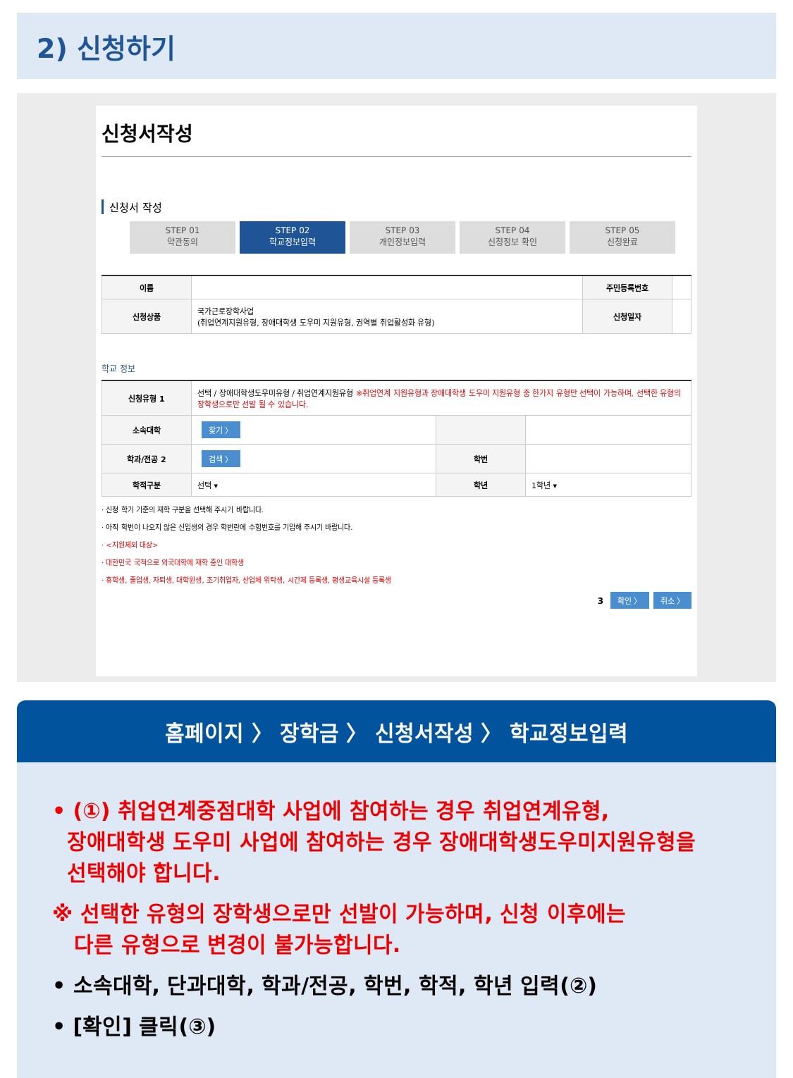2) 신청하기
신청서작성
신청서 작성
STEP 01
약관동의
STEP 02
학교정보입력
STEP 03
개인정보입력
STEP 04
신청정보 확인
STEP 05
신청완료
| 이름 | | 주민등록번호 | |
| 신청상품 | 국가근로장학사업 (취업연계지원유형, 장애대학생 도우미 지원유형, 권역별 취업활성화 유형) | 신청일자 | |
학교 정보
| 신청유형 1 | 선택 / 장애대학생도우미유형 / 취업연계지원유형 ※취업연계 지원유형과 장애대학생 도우미 지원유형 중 한가지 유형만 선택이 가능하며, 선택한 유형의 장학생으로만 선발 될 수 있습니다. | | |
| 소속대학 | 찾기 〉 | | |
| 학과/전공 2 | 검색 〉 | 학번 | |
| 학적구분 | 선택 ▾ | 학년 | 1학년 ▾ |
· 신청 학기 기준의 재학 구분을 선택해 주시기 바랍니다.
· 아직 학번이 나오지 않은 신입생의 경우 학번란에 수험번호를 기입해 주시기 바랍니다.
· <지원제외 대상>
· 대한민국 국적으로 외국대학에 재학 중인 대학생
· 휴학생, 졸업생, 자퇴생, 대학원생, 조기취업자, 산업체 위탁생, 시간제 등록생, 평생교육시설 등록생
3 확인 〉 취소 〉
홈페이지 〉 장학금 〉 신청서작성 〉 학교정보입력
• (①) 취업연계중점대학 사업에 참여하는 경우 취업연계유형,
장애대학생 도우미 사업에 참여하는 경우 장애대학생도우미지원유형을
선택해야 합니다.
※ 선택한 유형의 장학생으로만 선발이 가능하며, 신청 이후에는
다른 유형으로 변경이 불가능합니다.
• 소속대학, 단과대학, 학과/전공, 학번, 학적, 학년 입력(②)
• [확인] 클릭(③)